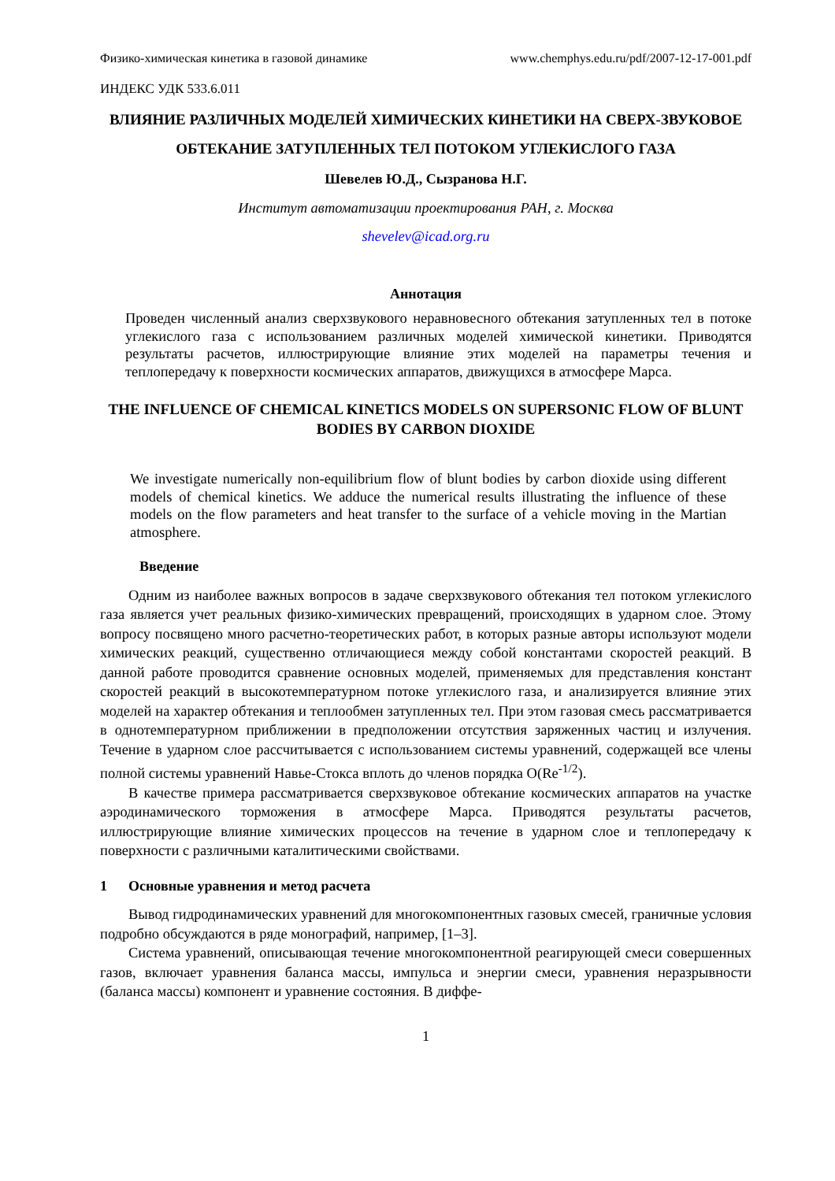Физико-химическая кинетика в газовой динамике www.chemphys.edu.ru/pdf/2007-12-17-001.pdf
ИНДЕКС УДК 533.6.011
ВЛИЯНИЕ РАЗЛИЧНЫХ МОДЕЛЕЙ ХИМИЧЕСКИХ КИНЕТИКИ НА СВЕРХ-ЗВУКОВОЕ ОБТЕКАНИЕ ЗАТУПЛЕННЫХ ТЕЛ ПОТОКОМ УГЛЕКИСЛОГО ГАЗА
Шевелев Ю.Д., Сызранова Н.Г.
Институт автоматизации проектирования РАН, г. Москва
shevelev@icad.org.ru
Аннотация
Проведен численный анализ сверхзвукового неравновесного обтекания затупленных тел в потоке углекислого газа с использованием различных моделей химической кинетики. Приводятся результаты расчетов, иллюстрирующие влияние этих моделей на параметры течения и теплопередачу к поверхности космических аппаратов, движущихся в атмосфере Марса.
THE INFLUENCE OF CHEMICAL KINETICS MODELS ON SUPERSONIC FLOW OF BLUNT BODIES BY CARBON DIOXIDE
We investigate numerically non-equilibrium flow of blunt bodies by carbon dioxide using different models of chemical kinetics. We adduce the numerical results illustrating the influence of these models on the flow parameters and heat transfer to the surface of a vehicle moving in the Martian atmosphere.
Введение
Одним из наиболее важных вопросов в задаче сверхзвукового обтекания тел потоком углекислого газа является учет реальных физико-химических превращений, происходящих в ударном слое. Этому вопросу посвящено много расчетно-теоретических работ, в которых разные авторы используют модели химических реакций, существенно отличающиеся между собой константами скоростей реакций. В данной работе проводится сравнение основных моделей, применяемых для представления констант скоростей реакций в высокотемпературном потоке углекислого газа, и анализируется влияние этих моделей на характер обтекания и теплообмен затупленных тел. При этом газовая смесь рассматривается в однотемпературном приближении в предположении отсутствия заряженных частиц и излучения. Течение в ударном слое рассчитывается с использованием системы уравнений, содержащей все члены полной системы уравнений Навье-Стокса вплоть до членов порядка O(Re<sup>-1/2</sup>).
В качестве примера рассматривается сверхзвуковое обтекание космических аппаратов на участке аэродинамического торможения в атмосфере Марса. Приводятся результаты расчетов, иллюстрирующие влияние химических процессов на течение в ударном слое и теплопередачу к поверхности с различными каталитическими свойствами.
1 Основные уравнения и метод расчета
Вывод гидродинамических уравнений для многокомпонентных газовых смесей, граничные условия подробно обсуждаются в ряде монографий, например, [1–3].
Система уравнений, описывающая течение многокомпонентной реагирующей смеси совершенных газов, включает уравнения баланса массы, импульса и энергии смеси, уравнения неразрывности (баланса массы) компонент и уравнение состояния. В диффе-
1